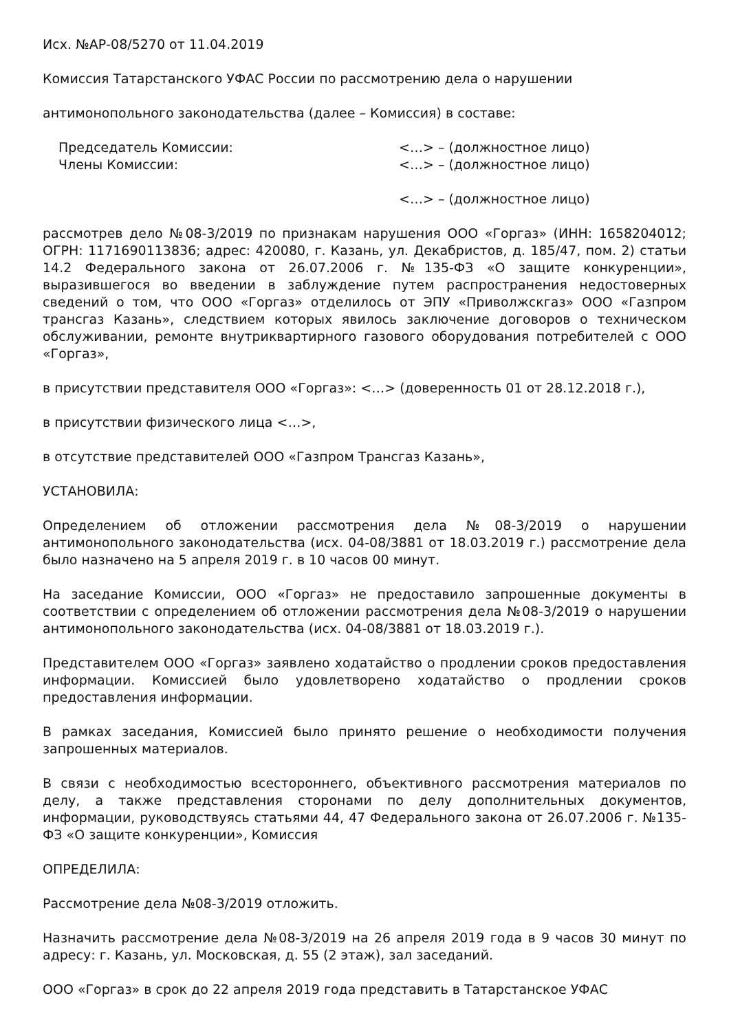Исх. №АР-08/5270 от 11.04.2019
Комиссия Татарстанского УФАС России по рассмотрению дела о нарушении
антимонопольного законодательства (далее – Комиссия) в составе:
Председатель Комиссии: <…> – (должностное лицо)
Члены Комиссии: <…> – (должностное лицо)
<…> – (должностное лицо)
рассмотрев дело №08-3/2019 по признакам нарушения ООО «Горгаз» (ИНН: 1658204012; ОГРН: 1171690113836; адрес: 420080, г. Казань, ул. Декабристов, д. 185/47, пом. 2) статьи 14.2 Федерального закона от 26.07.2006 г. №135-ФЗ «О защите конкуренции», выразившегося во введении в заблуждение путем распространения недостоверных сведений о том, что ООО «Горгаз» отделилось от ЭПУ «Приволжскгаз» ООО «Газпром трансгаз Казань», следствием которых явилось заключение договоров о техническом обслуживании, ремонте внутриквартирного газового оборудования потребителей с ООО «Горгаз»,
в присутствии представителя ООО «Горгаз»: <…> (доверенность 01 от 28.12.2018 г.),
в присутствии физического лица <…>,
в отсутствие представителей ООО «Газпром Трансгаз Казань»,
УСТАНОВИЛА:
Определением об отложении рассмотрения дела №08-3/2019 о нарушении антимонопольного законодательства (исх. 04-08/3881 от 18.03.2019 г.) рассмотрение дела было назначено на 5 апреля 2019 г. в 10 часов 00 минут.
На заседание Комиссии, ООО «Горгаз» не предоставило запрошенные документы в соответствии с определением об отложении рассмотрения дела №08-3/2019 о нарушении антимонопольного законодательства (исх. 04-08/3881 от 18.03.2019 г.).
Представителем ООО «Горгаз» заявлено ходатайство о продлении сроков предоставления информации. Комиссией было удовлетворено ходатайство о продлении сроков предоставления информации.
В рамках заседания, Комиссией было принято решение о необходимости получения запрошенных материалов.
В связи с необходимостью всестороннего, объективного рассмотрения материалов по делу, а также представления сторонами по делу дополнительных документов, информации, руководствуясь статьями 44, 47 Федерального закона от 26.07.2006 г. №135-ФЗ «О защите конкуренции», Комиссия
ОПРЕДЕЛИЛА:
Рассмотрение дела №08-3/2019 отложить.
Назначить рассмотрение дела №08-3/2019 на 26 апреля 2019 года в 9 часов 30 минут по адресу: г. Казань, ул. Московская, д. 55 (2 этаж), зал заседаний.
ООО «Горгаз» в срок до 22 апреля 2019 года представить в Татарстанское УФАС